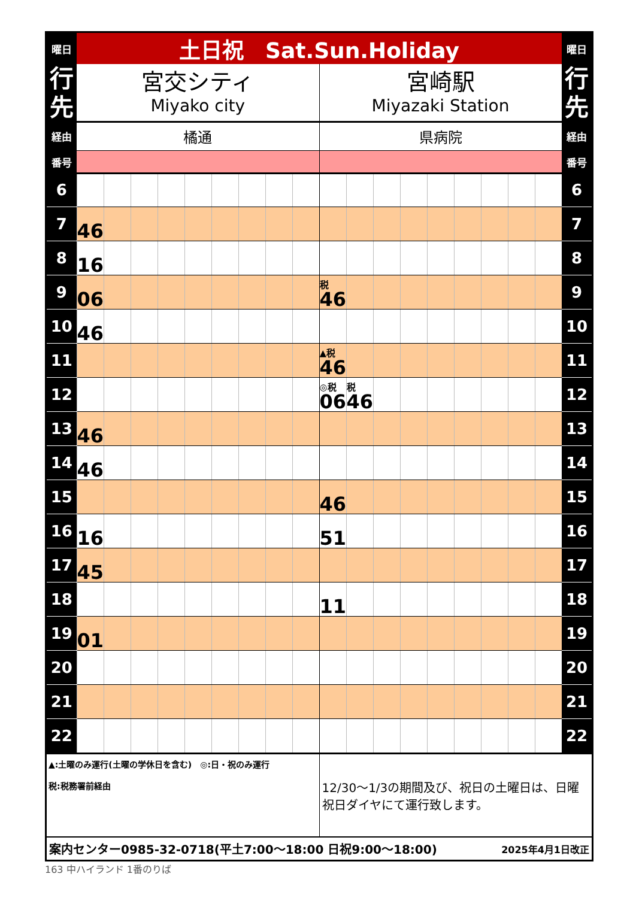| 曜日 | 土日祝 Sat.Sun.Holiday | | | | | | | | | | | | | | | | | | 曜日 |
| 行 先 | 宮交シティ Miyako city | | | | | | | | | 宮崎駅 Miyazaki Station | | | | | | | | | 行 先 |
| 経由 | 橘通 | | | | | | | | | 県病院 | | | | | | | | | 経由 |
| 番号 | | | | | | | | | | | | | | | | | | | 番号 |
| 6 | | | | | | | | | | | | | | | | | | | 6 |
| 7 | 46 | | | | | | | | | | | | | | | | | | 7 |
| 8 | 16 | | | | | | | | | | | | | | | | | | 8 |
| 9 | 06 | | | | | | | | | <sup>税</sup>46 | | | | | | | | | 9 |
| 10 | 46 | | | | | | | | | | | | | | | | | | 10 |
| 11 | | | | | | | | | | <sup>▲税</sup>46 | | | | | | | | | 11 |
| 12 | | | | | | | | | | <sup>◎税</sup>06 | <sup>税</sup>46 | | | | | | | | 12 |
| 13 | 46 | | | | | | | | | | | | | | | | | | 13 |
| 14 | 46 | | | | | | | | | | | | | | | | | | 14 |
| 15 | | | | | | | | | | 46 | | | | | | | | | 15 |
| 16 | 16 | | | | | | | | | 51 | | | | | | | | | 16 |
| 17 | 45 | | | | | | | | | | | | | | | | | | 17 |
| 18 | | | | | | | | | | 11 | | | | | | | | | 18 |
| 19 | 01 | | | | | | | | | | | | | | | | | | 19 |
| 20 | | | | | | | | | | | | | | | | | | | 20 |
| 21 | | | | | | | | | | | | | | | | | | | 21 |
| 22 | | | | | | | | | | | | | | | | | | | 22 |
| ▲:土曜のみ運行(土曜の学休日を含む) ◎:日・祝のみ運行 税:税務署前経由 | | | | | | | | | | 12/30～1/3の期間及び、祝日の土曜日は、日曜祝日ダイヤにて運行致します。 | | | | | | | | | |
| 案内センター0985-32-0718(平土7:00～18:00 日祝9:00～18:00) | | | | | | | | | | | | | | | 2025年4月1日改正 | | | | |
163 中ハイランド 1番のりば